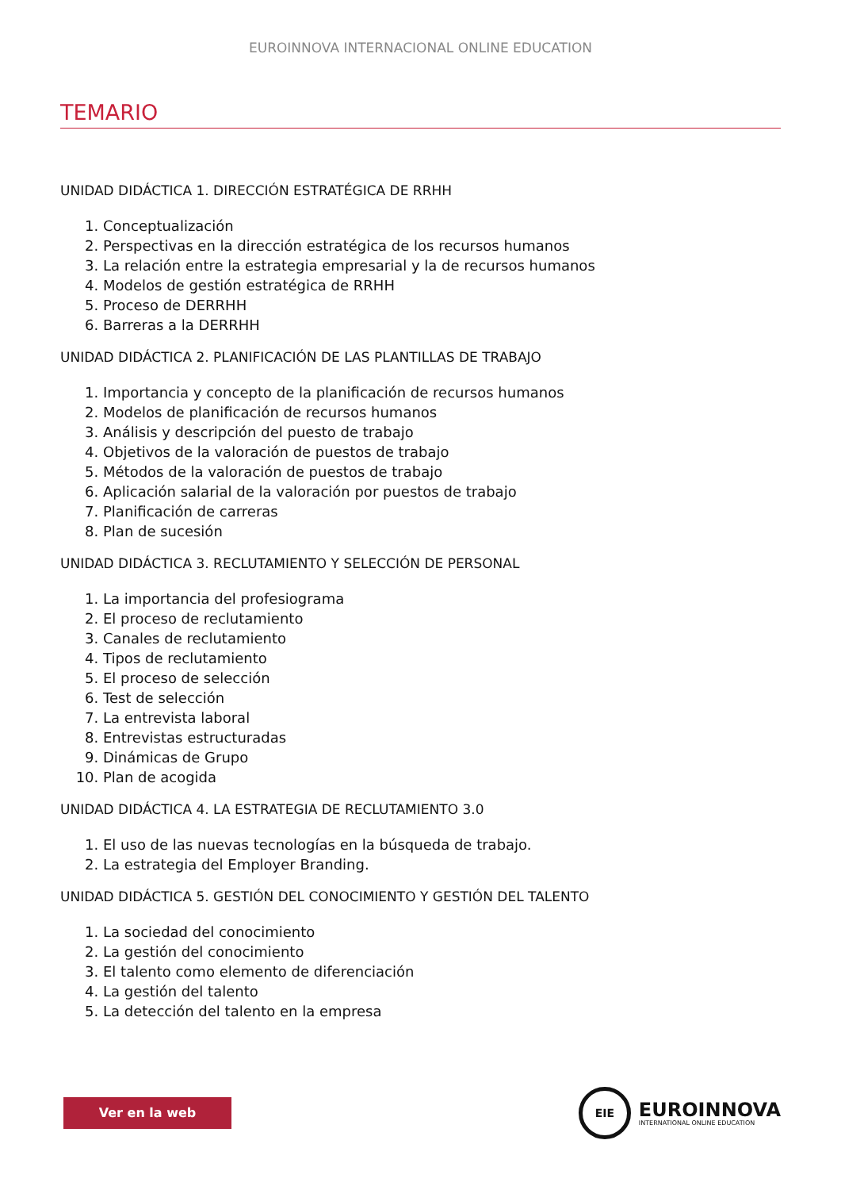EUROINNOVA INTERNACIONAL ONLINE EDUCATION
TEMARIO
UNIDAD DIDÁCTICA 1. DIRECCIÓN ESTRATÉGICA DE RRHH
1. Conceptualización
2. Perspectivas en la dirección estratégica de los recursos humanos
3. La relación entre la estrategia empresarial y la de recursos humanos
4. Modelos de gestión estratégica de RRHH
5. Proceso de DERRHH
6. Barreras a la DERRHH
UNIDAD DIDÁCTICA 2. PLANIFICACIÓN DE LAS PLANTILLAS DE TRABAJO
1. Importancia y concepto de la planificación de recursos humanos
2. Modelos de planificación de recursos humanos
3. Análisis y descripción del puesto de trabajo
4. Objetivos de la valoración de puestos de trabajo
5. Métodos de la valoración de puestos de trabajo
6. Aplicación salarial de la valoración por puestos de trabajo
7. Planificación de carreras
8. Plan de sucesión
UNIDAD DIDÁCTICA 3. RECLUTAMIENTO Y SELECCIÓN DE PERSONAL
1. La importancia del profesiograma
2. El proceso de reclutamiento
3. Canales de reclutamiento
4. Tipos de reclutamiento
5. El proceso de selección
6. Test de selección
7. La entrevista laboral
8. Entrevistas estructuradas
9. Dinámicas de Grupo
10. Plan de acogida
UNIDAD DIDÁCTICA 4. LA ESTRATEGIA DE RECLUTAMIENTO 3.0
1. El uso de las nuevas tecnologías en la búsqueda de trabajo.
2. La estrategia del Employer Branding.
UNIDAD DIDÁCTICA 5. GESTIÓN DEL CONOCIMIENTO Y GESTIÓN DEL TALENTO
1. La sociedad del conocimiento
2. La gestión del conocimiento
3. El talento como elemento de diferenciación
4. La gestión del talento
5. La detección del talento en la empresa
Ver en la web
EIE
EUROINNOVA
INTERNATIONAL ONLINE EDUCATION